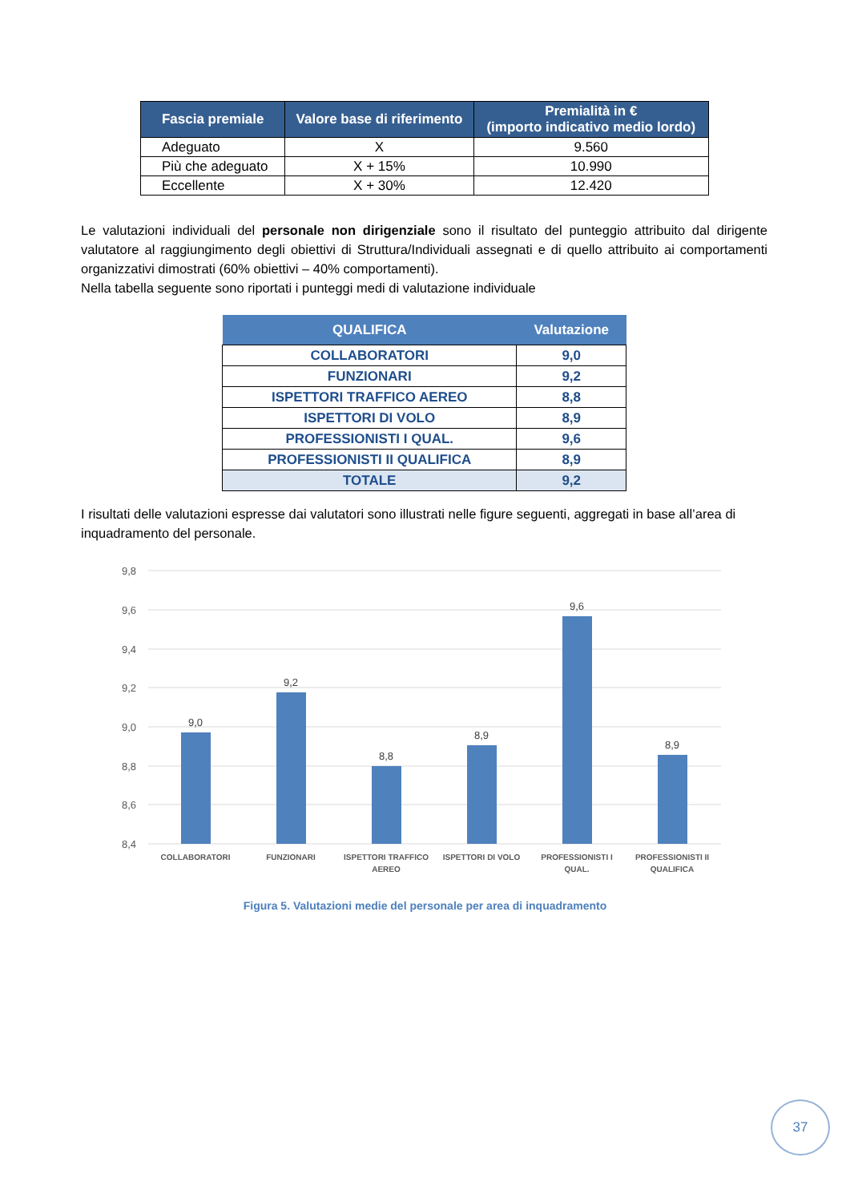| Fascia premiale | Valore base di riferimento | Premialità in € (importo indicativo medio lordo) |
| --- | --- | --- |
| Adeguato | X | 9.560 |
| Più che adeguato | X + 15% | 10.990 |
| Eccellente | X + 30% | 12.420 |
Le valutazioni individuali del personale non dirigenziale sono il risultato del punteggio attribuito dal dirigente valutatore al raggiungimento degli obiettivi di Struttura/Individuali assegnati e di quello attribuito ai comportamenti organizzativi dimostrati (60% obiettivi – 40% comportamenti).
Nella tabella seguente sono riportati i punteggi medi di valutazione individuale
| QUALIFICA | Valutazione |
| --- | --- |
| COLLABORATORI | 9,0 |
| FUNZIONARI | 9,2 |
| ISPETTORI TRAFFICO AEREO | 8,8 |
| ISPETTORI DI VOLO | 8,9 |
| PROFESSIONISTI I QUAL. | 9,6 |
| PROFESSIONISTI II QUALIFICA | 8,9 |
| TOTALE | 9,2 |
I risultati delle valutazioni espresse dai valutatori sono illustrati nelle figure seguenti, aggregati in base all’area di inquadramento del personale.
9,8
9,6
9,4
9,2
9,0
8,8
8,6
8,4
9,0
9,2
8,8
8,9
9,6
8,9
COLLABORATORI
FUNZIONARI
ISPETTORI TRAFFICO
AEREO
ISPETTORI DI VOLO
PROFESSIONISTI I
QUAL.
PROFESSIONISTI II
QUALIFICA
Figura 5. Valutazioni medie del personale per area di inquadramento
37